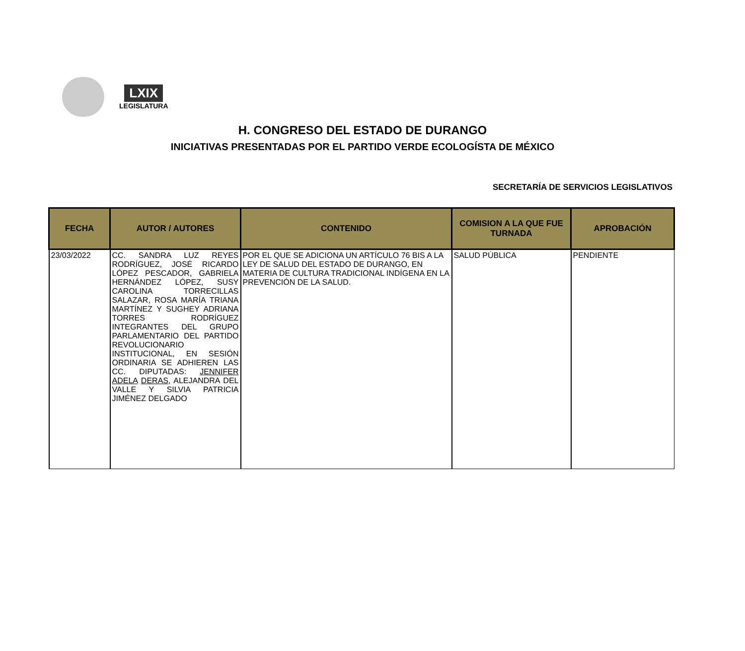LXIX
LEGISLATURA
H. CONGRESO DEL ESTADO DE DURANGO
INICIATIVAS PRESENTADAS POR EL PARTIDO VERDE ECOLOGÍSTA DE MÉXICO
SECRETARÍA DE SERVICIOS LEGISLATIVOS
| FECHA | AUTOR / AUTORES | CONTENIDO | COMISION A LA QUE FUE TURNADA | APROBACIÓN |
| --- | --- | --- | --- | --- |
| 23/03/2022 | CC. SANDRA LUZ REYES RODRÍGUEZ, JOSÉ RICARDO LÓPEZ PESCADOR, GABRIELA HERNÁNDEZ LÓPEZ, SUSY CAROLINA TORRECILLAS SALAZAR, ROSA MARÍA TRIANA MARTÍNEZ Y SUGHEY ADRIANA TORRES RODRÍGUEZ INTEGRANTES DEL GRUPO PARLAMENTARIO DEL PARTIDO REVOLUCIONARIO INSTITUCIONAL, EN SESIÓN ORDINARIA SE ADHIEREN LAS CC. DIPUTADAS: JENNIFER ADELA DERAS , ALEJANDRA DEL VALLE Y SILVIA PATRICIA JIMÉNEZ DELGADO | POR EL QUE SE ADICIONA UN ARTÍCULO 76 BIS A LA LEY DE SALUD DEL ESTADO DE DURANGO, EN MATERIA DE CULTURA TRADICIONAL INDÍGENA EN LA PREVENCIÓN DE LA SALUD. | SALUD PÚBLICA | PENDIENTE |